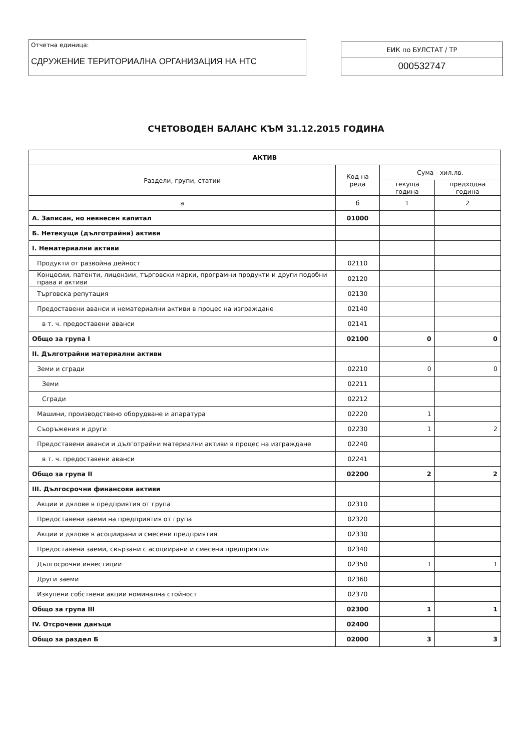Отчетна единица:
СДРУЖЕНИЕ ТЕРИТОРИАЛНА ОРГАНИЗАЦИЯ НА НТС
ЕИК по БУЛСТАТ / ТР
000532747
СЧЕТОВОДЕН БАЛАНС КЪМ 31.12.2015 ГОДИНА
| АКТИВ | | | |
| --- | --- | --- | --- |
| Раздели, групи, статии | Код на реда | Сума - хил.лв. | |
| | | текуща година | предходна година |
| а | б | 1 | 2 |
| А. Записан, но невнесен капитал | 01000 | | |
| Б. Нетекущи (дълготрайни) активи | | | |
| I. Нематериални активи | | | |
| Продукти от развойна дейност | 02110 | | |
| Концесии, патенти, лицензии, търговски марки, програмни продукти и други подобни права и активи | 02120 | | |
| Търговска репутация | 02130 | | |
| Предоставени аванси и нематериални активи в процес на изграждане | 02140 | | |
| в т. ч. предоставени аванси | 02141 | | |
| Общо за група I | 02100 | 0 | 0 |
| II. Дълготрайни материални активи | | | |
| Земи и сгради | 02210 | 0 | 0 |
| Земи | 02211 | | |
| Сгради | 02212 | | |
| Машини, производствено оборудване и апаратура | 02220 | 1 | |
| Съоръжения и други | 02230 | 1 | 2 |
| Предоставени аванси и дълготрайни материални активи в процес на изграждане | 02240 | | |
| в т. ч. предоставени аванси | 02241 | | |
| Общо за група II | 02200 | 2 | 2 |
| III. Дългосрочни финансови активи | | | |
| Акции и дялове в предприятия от група | 02310 | | |
| Предоставени заеми на предприятия от група | 02320 | | |
| Акции и дялове в асоциирани и смесени предприятия | 02330 | | |
| Предоставени заеми, свързани с асоциирани и смесени предприятия | 02340 | | |
| Дългосрочни инвестиции | 02350 | 1 | 1 |
| Други заеми | 02360 | | |
| Изкупени собствени акции номинална стойност | 02370 | | |
| Общо за група III | 02300 | 1 | 1 |
| IV. Отсрочени данъци | 02400 | | |
| Общо за раздел Б | 02000 | 3 | 3 |